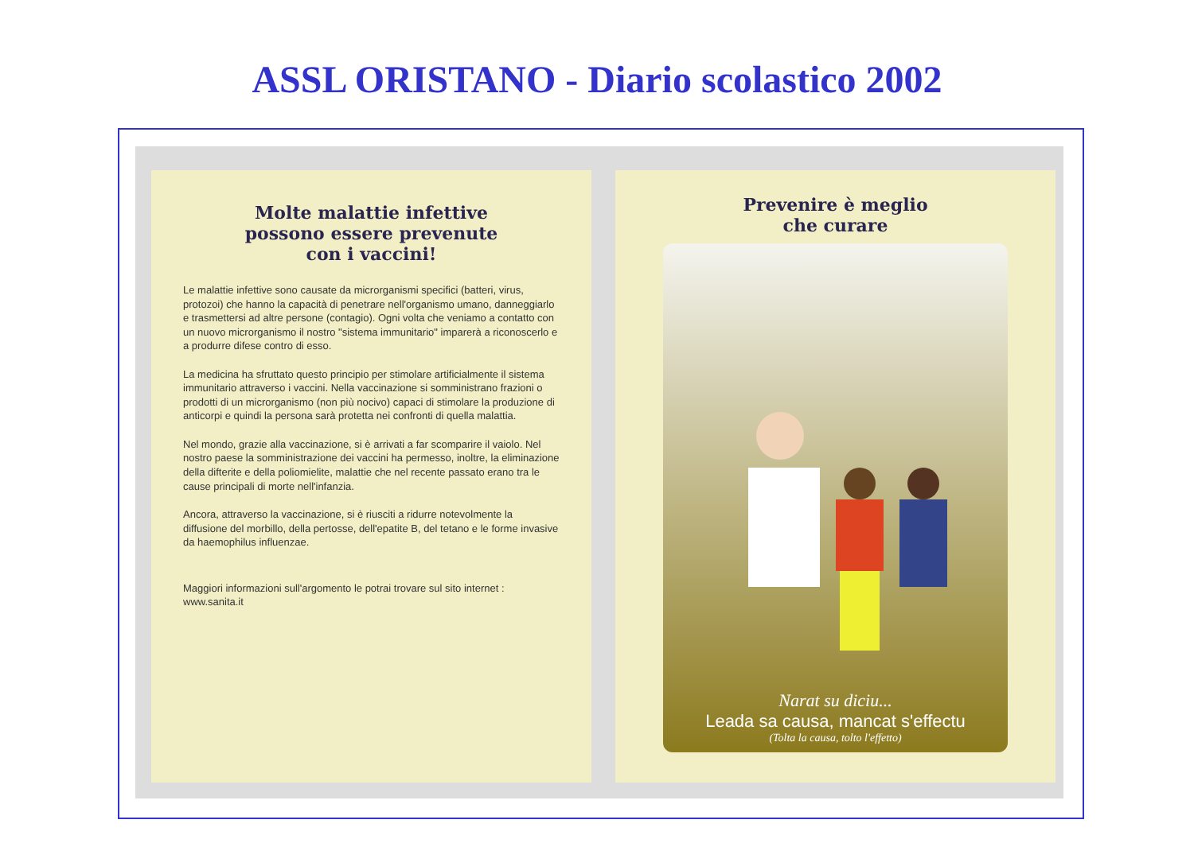ASSL ORISTANO - Diario scolastico 2002
Molte malattie infettive
possono essere prevenute
con i vaccini!
Le malattie infettive sono causate da microrganismi specifici (batteri, virus, protozoi) che hanno la capacità di penetrare nell'organismo umano, danneggiarlo e trasmettersi ad altre persone (contagio). Ogni volta che veniamo a contatto con un nuovo microrganismo il nostro "sistema immunitario" imparerà a riconoscerlo e a produrre difese contro di esso.
La medicina ha sfruttato questo principio per stimolare artificialmente il sistema immunitario attraverso i vaccini. Nella vaccinazione si somministrano frazioni o prodotti di un microrganismo (non più nocivo) capaci di stimolare la produzione di anticorpi e quindi la persona sarà protetta nei confronti di quella malattia.
Nel mondo, grazie alla vaccinazione, si è arrivati a far scomparire il vaiolo. Nel nostro paese la somministrazione dei vaccini ha permesso, inoltre, la eliminazione della difterite e della poliomielite, malattie che nel recente passato erano tra le cause principali di morte nell'infanzia.
Ancora, attraverso la vaccinazione, si è riusciti a ridurre notevolmente la diffusione del morbillo, della pertosse, dell'epatite B, del tetano e le forme invasive da haemophilus influenzae.
Maggiori informazioni sull'argomento le potrai trovare sul sito internet :
www.sanita.it
Prevenire è meglio
che curare
Narat su diciu...
Leada sa causa, mancat s'effectu
(Tolta la causa, tolto l'effetto)